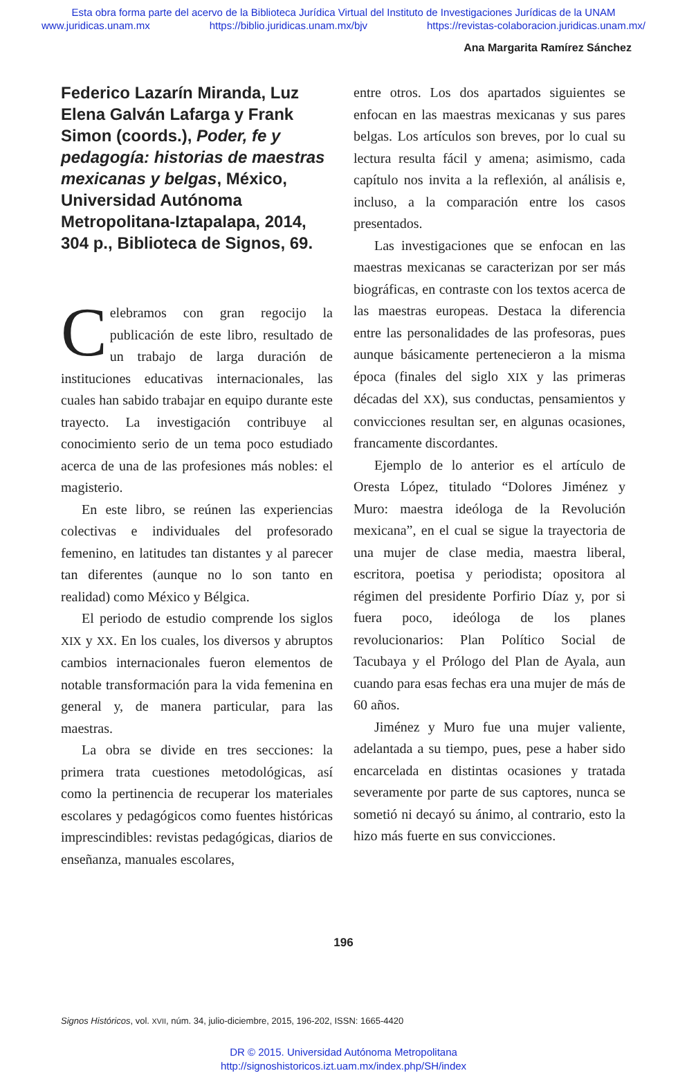Esta obra forma parte del acervo de la Biblioteca Jurídica Virtual del Instituto de Investigaciones Jurídicas de la UNAM
www.juridicas.unam.mx https://biblio.juridicas.unam.mx/bjv https://revistas-colaboracion.juridicas.unam.mx/
Ana Margarita Ramírez Sánchez
Federico Lazarín Miranda, Luz Elena Galván Lafarga y Frank Simon (coords.), Poder, fe y pedagogía: historias de maestras mexicanas y belgas, México, Universidad Autónoma Metropolitana-Iztapalapa, 2014, 304 p., Biblioteca de Signos, 69.
Celebramos con gran regocijo la publicación de este libro, resultado de un trabajo de larga duración de instituciones educativas internacionales, las cuales han sabido trabajar en equipo durante este trayecto. La investigación contribuye al conocimiento serio de un tema poco estudiado acerca de una de las profesiones más nobles: el magisterio.
En este libro, se reúnen las experiencias colectivas e individuales del profesorado femenino, en latitudes tan distantes y al parecer tan diferentes (aunque no lo son tanto en realidad) como México y Bélgica.
El periodo de estudio comprende los siglos XIX y XX. En los cuales, los diversos y abruptos cambios internacionales fueron elementos de notable transformación para la vida femenina en general y, de manera particular, para las maestras.
La obra se divide en tres secciones: la primera trata cuestiones metodológicas, así como la pertinencia de recuperar los materiales escolares y pedagógicos como fuentes históricas imprescindibles: revistas pedagógicas, diarios de enseñanza, manuales escolares,
entre otros. Los dos apartados siguientes se enfocan en las maestras mexicanas y sus pares belgas. Los artículos son breves, por lo cual su lectura resulta fácil y amena; asimismo, cada capítulo nos invita a la reflexión, al análisis e, incluso, a la comparación entre los casos presentados.
Las investigaciones que se enfocan en las maestras mexicanas se caracterizan por ser más biográficas, en contraste con los textos acerca de las maestras europeas. Destaca la diferencia entre las personalidades de las profesoras, pues aunque básicamente pertenecieron a la misma época (finales del siglo XIX y las primeras décadas del XX), sus conductas, pensamientos y convicciones resultan ser, en algunas ocasiones, francamente discordantes.
Ejemplo de lo anterior es el artículo de Oresta López, titulado “Dolores Jiménez y Muro: maestra ideóloga de la Revolución mexicana”, en el cual se sigue la trayectoria de una mujer de clase media, maestra liberal, escritora, poetisa y periodista; opositora al régimen del presidente Porfirio Díaz y, por si fuera poco, ideóloga de los planes revolucionarios: Plan Político Social de Tacubaya y el Prólogo del Plan de Ayala, aun cuando para esas fechas era una mujer de más de 60 años.
Jiménez y Muro fue una mujer valiente, adelantada a su tiempo, pues, pese a haber sido encarcelada en distintas ocasiones y tratada severamente por parte de sus captores, nunca se sometió ni decayó su ánimo, al contrario, esto la hizo más fuerte en sus convicciones.
196
Signos Históricos, vol. XVII, núm. 34, julio-diciembre, 2015, 196-202, ISSN: 1665-4420
DR © 2015. Universidad Autónoma Metropolitana
http://signoshistoricos.izt.uam.mx/index.php/SH/index